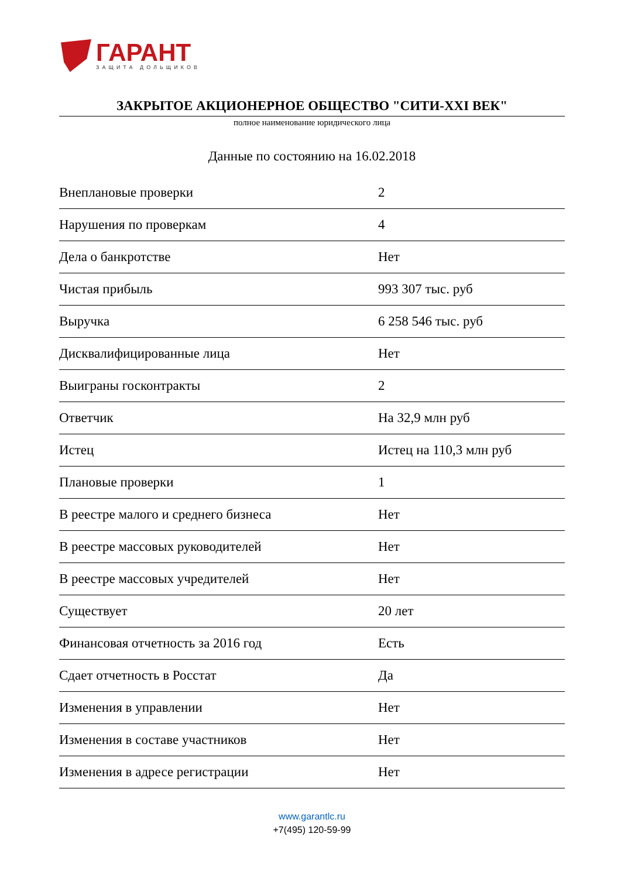ГАРАНТ
ЗАЩИТА ДОЛЬЩИКОВ
ЗАКРЫТОЕ АКЦИОНЕРНОЕ ОБЩЕСТВО "СИТИ-XXI ВЕК"
полное наименование юридического лица
Данные по состоянию на 16.02.2018
| Внеплановые проверки | 2 |
| Нарушения по проверкам | 4 |
| Дела о банкротстве | Нет |
| Чистая прибыль | 993 307 тыс. руб |
| Выручка | 6 258 546 тыс. руб |
| Дисквалифицированные лица | Нет |
| Выиграны госконтракты | 2 |
| Ответчик | На 32,9 млн руб |
| Истец | Истец на 110,3 млн руб |
| Плановые проверки | 1 |
| В реестре малого и среднего бизнеса | Нет |
| В реестре массовых руководителей | Нет |
| В реестре массовых учредителей | Нет |
| Существует | 20 лет |
| Финансовая отчетность за 2016 год | Есть |
| Сдает отчетность в Росстат | Да |
| Изменения в управлении | Нет |
| Изменения в составе участников | Нет |
| Изменения в адресе регистрации | Нет |
www.garantlc.ru
+7(495) 120-59-99